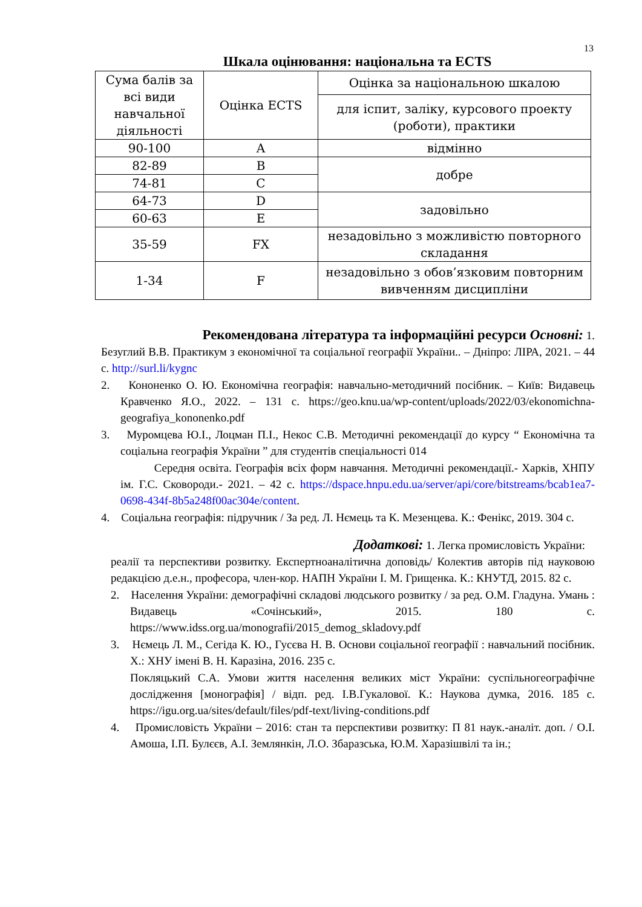13
Шкала оцінювання: національна та ECTS
| Сума балів за всі види навчальної діяльності | Оцінка ECTS | Оцінка за національною шкалою |
| | | для іспит, заліку, курсового проекту (роботи), практики |
| 90-100 | A | відмінно |
| 82-89 | B | добре |
| 74-81 | C | |
| 64-73 | D | задовільно |
| 60-63 | E | |
| 35-59 | FX | незадовільно з можливістю повторного складання |
| 1-34 | F | незадовільно з обов’язковим повторним вивченням дисципліни |
Рекомендована література та інформаційні ресурси Основні: 1.
Безуглий В.В. Практикум з економічної та соціальної географії України.. – Дніпро: ЛІРА, 2021. – 44 с. http://surl.li/kygnc
2. Кононенко О. Ю. Економічна географія: навчально-методичний посібник. – Київ: Видавець Кравченко Я.О., 2022. – 131 с. https://geo.knu.ua/wp-content/uploads/2022/03/ekonomichna-geografiya_kononenko.pdf
3. Муромцева Ю.І., Лоцман П.І., Некос С.В. Методичні рекомендації до курсу “ Економічна та соціальна географія України ” для студентів спеціальності 014
Середня освіта. Географія всіх форм навчання. Методичні рекомендації.- Харків, ХНПУ ім. Г.С. Сковороди.- 2021. – 42 с. https://dspace.hnpu.edu.ua/server/api/core/bitstreams/bcab1ea7-0698-434f-8b5a248f00ac304e/content.
4. Соціальна географія: підручник / За ред. Л. Нємець та К. Мезенцева. К.: Фенікс, 2019. 304 с.
Додаткові: 1. Легка промисловість України:
реалії та перспективи розвитку. Експертноаналітична доповідь/ Колектив авторів під науковою редакцією д.е.н., професора, член-кор. НАПН України І. М. Грищенка. К.: КНУТД, 2015. 82 с.
2. Населення України: демографічні складові людського розвитку / за ред. О.М. Гладуна. Умань : Видавець «Сочінський», 2015. 180 с. https://www.idss.org.ua/monografii/2015_demog_skladovy.pdf
3. Нємець Л. М., Сегіда К. Ю., Гусєва Н. В. Основи соціальної географії : навчальний посібник. Х.: ХНУ імені В. Н. Каразіна, 2016. 235 с.
Покляцький С.А. Умови життя населення великих міст України: суспільногеографічне дослідження [монографія] / відп. ред. І.В.Гукалової. К.: Наукова думка, 2016. 185 с. https://igu.org.ua/sites/default/files/pdf-text/living-conditions.pdf
4. Промисловість України – 2016: стан та перспективи розвитку: П 81 наук.-аналіт. доп. / О.І. Амоша, І.П. Булєєв, А.І. Землянкін, Л.О. Збаразська, Ю.М. Харазішвілі та ін.;